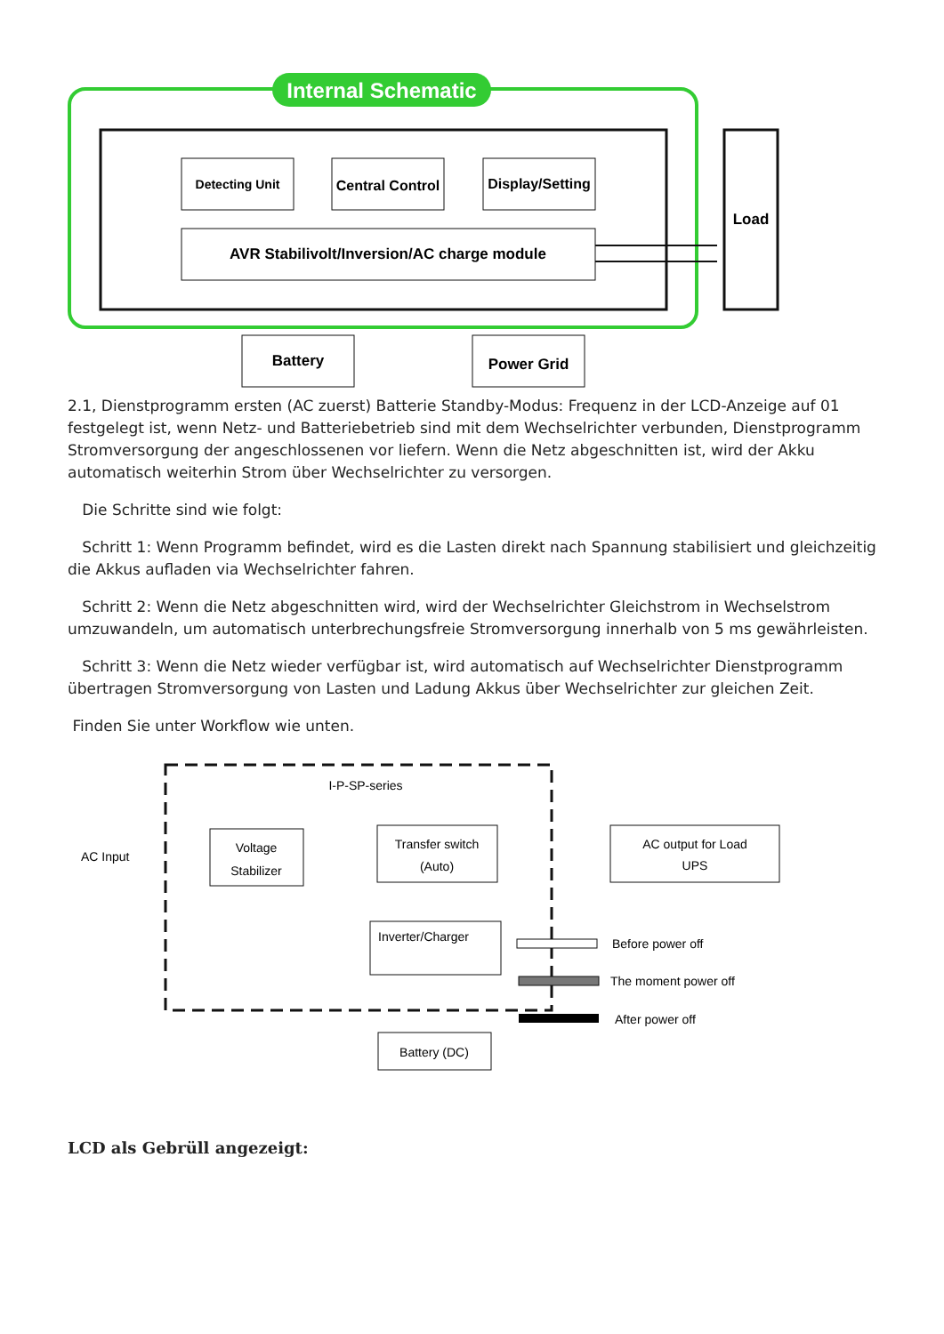Internal Schematic
Detecting Unit
Central Control
Display/Setting
AVR Stabilivolt/Inversion/AC charge module
Load
Battery
Power Grid
2.1, Dienstprogramm ersten (AC zuerst) Batterie Standby-Modus: Frequenz in der LCD-Anzeige auf 01 festgelegt ist, wenn Netz- und Batteriebetrieb sind mit dem Wechselrichter verbunden, Dienstprogramm Stromversorgung der angeschlossenen vor liefern. Wenn die Netz abgeschnitten ist, wird der Akku automatisch weiterhin Strom über Wechselrichter zu versorgen.
Die Schritte sind wie folgt:
Schritt 1: Wenn Programm befindet, wird es die Lasten direkt nach Spannung stabilisiert und gleichzeitig die Akkus aufladen via Wechselrichter fahren.
Schritt 2: Wenn die Netz abgeschnitten wird, wird der Wechselrichter Gleichstrom in Wechselstrom umzuwandeln, um automatisch unterbrechungsfreie Stromversorgung innerhalb von 5 ms gewährleisten.
Schritt 3: Wenn die Netz wieder verfügbar ist, wird automatisch auf Wechselrichter Dienstprogramm übertragen Stromversorgung von Lasten und Ladung Akkus über Wechselrichter zur gleichen Zeit.
Finden Sie unter Workflow wie unten.
I-P-SP-series
AC Input
Voltage
Stabilizer
Transfer switch
(Auto)
AC output for Load
UPS
Inverter/Charger
Battery (DC)
Before power off
The moment power off
After power off
LCD als Gebrüll angezeigt: